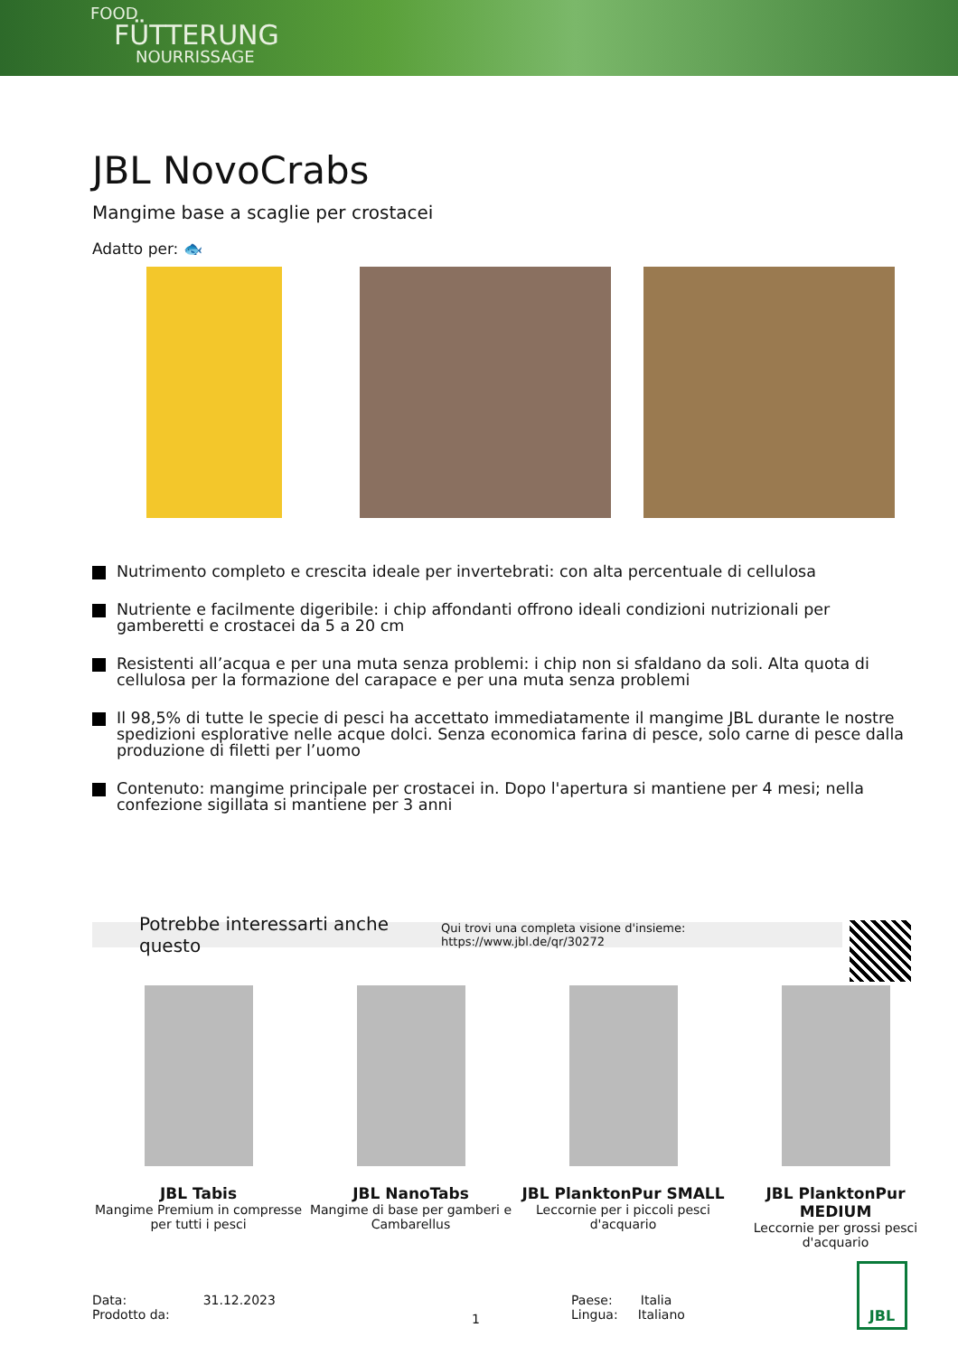FOOD
FÜTTERUNG
NOURRISSAGE
JBL NovoCrabs
Mangime base a scaglie per crostacei
Adatto per: 🐟
Nutrimento completo e crescita ideale per invertebrati: con alta percentuale di cellulosa
Nutriente e facilmente digeribile: i chip affondanti offrono ideali condizioni nutrizionali per gamberetti e crostacei da 5 a 20 cm
Resistenti all’acqua e per una muta senza problemi: i chip non si sfaldano da soli. Alta quota di cellulosa per la formazione del carapace e per una muta senza problemi
Il 98,5% di tutte le specie di pesci ha accettato immediatamente il mangime JBL durante le nostre spedizioni esplorative nelle acque dolci. Senza economica farina di pesce, solo carne di pesce dalla produzione di filetti per l’uomo
Contenuto: mangime principale per crostacei in. Dopo l'apertura si mantiene per 4 mesi; nella confezione sigillata si mantiene per 3 anni
Potrebbe interessarti anche questo Qui trovi una completa visione d'insieme: https://www.jbl.de/qr/30272
JBL Tabis
Mangime Premium in compresse per tutti i pesci
JBL NanoTabs
Mangime di base per gamberi e Cambarellus
JBL PlanktonPur SMALL
Leccornie per i piccoli pesci d'acquario
JBL PlanktonPur MEDIUM
Leccornie per grossi pesci d'acquario
Data: 31.12.2023
Prodotto da:
1
Paese: Italia
Lingua: Italiano
JBL